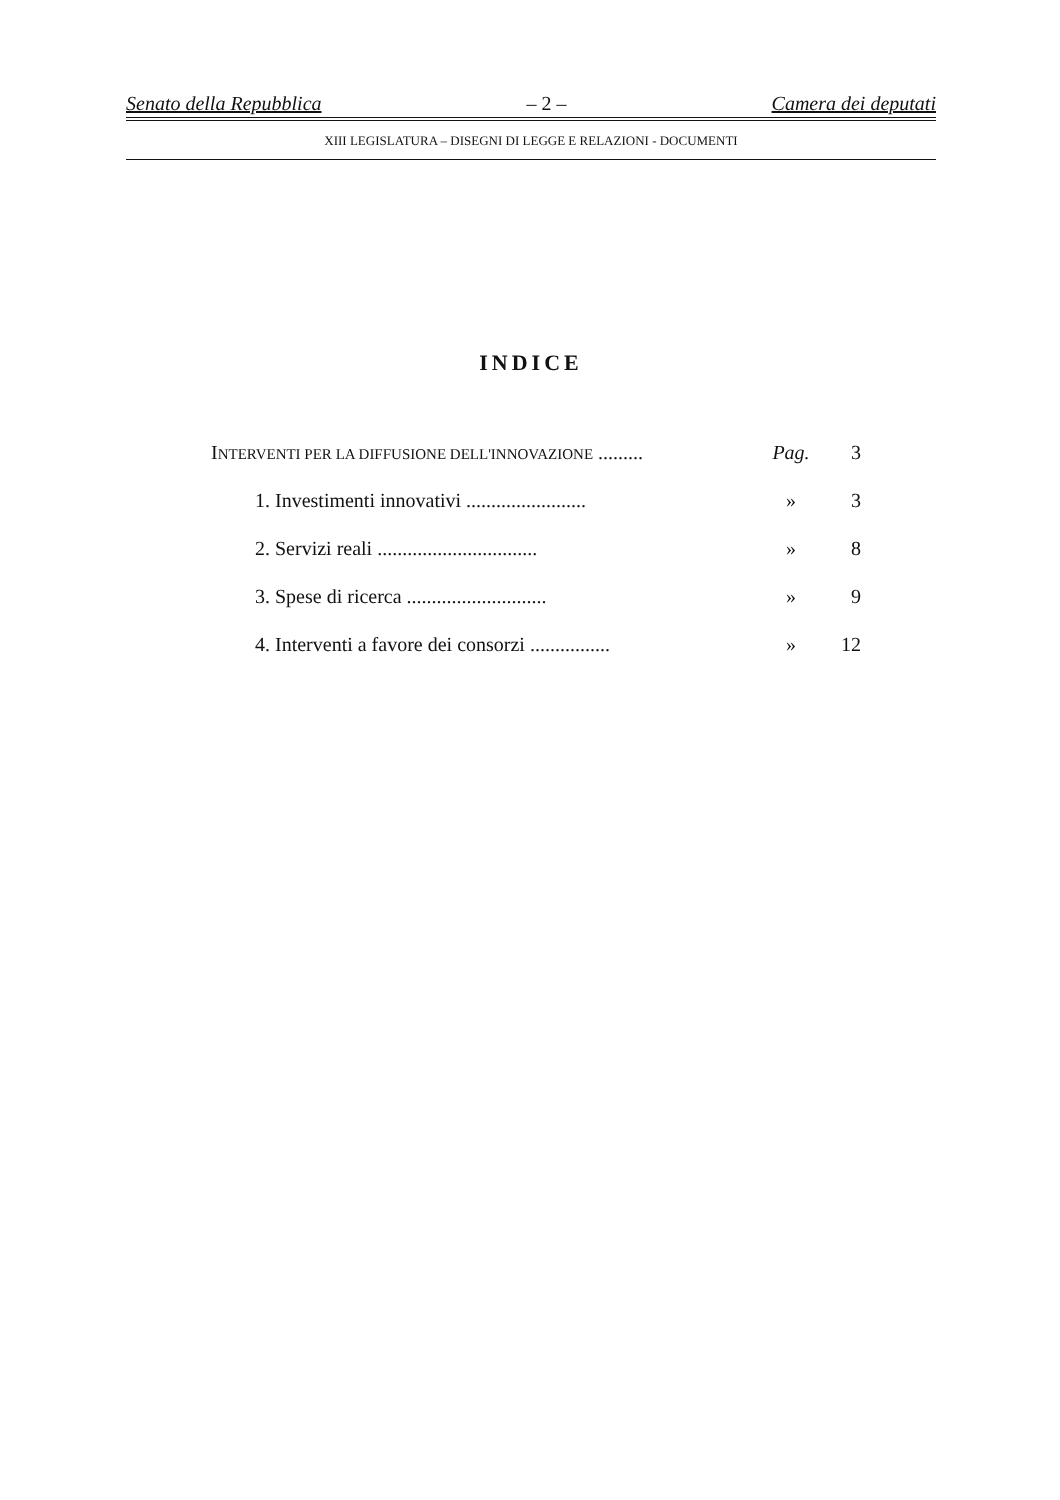Senato della Repubblica – 2 – Camera dei deputati
XIII LEGISLATURA – DISEGNI DI LEGGE E RELAZIONI - DOCUMENTI
INDICE
INTERVENTI PER LA DIFFUSIONE DELL'INNOVAZIONE ......... Pag. 3
1. Investimenti innovativi ........................ » 3
2. Servizi reali ................................ » 8
3. Spese di ricerca ............................ » 9
4. Interventi a favore dei consorzi ................ » 12